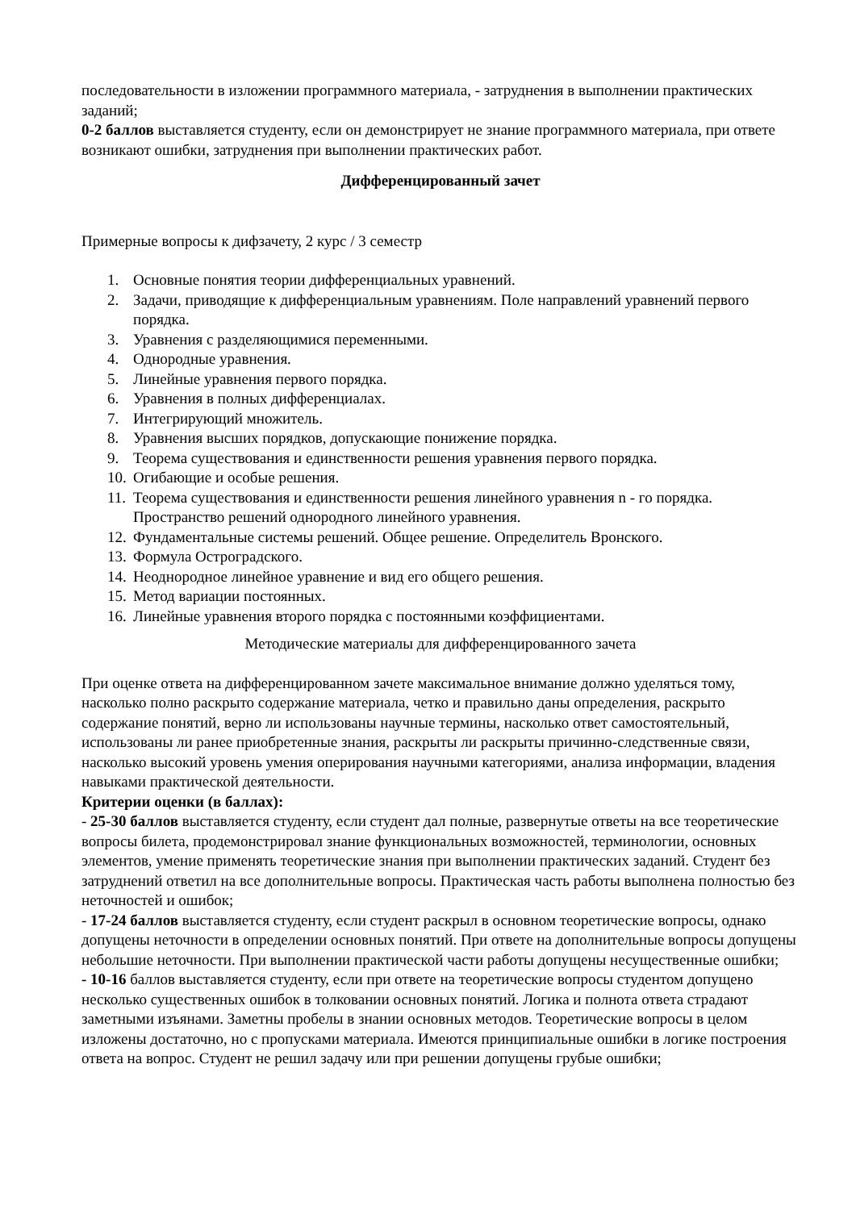последовательности в изложении программного материала, - затруднения в выполнении практических заданий;
0-2 баллов выставляется студенту, если он демонстрирует не знание программного материала, при ответе возникают ошибки, затруднения при выполнении практических работ.
Дифференцированный зачет
Примерные вопросы к дифзачету, 2 курс / 3 семестр
1. Основные понятия теории дифференциальных уравнений.
2. Задачи, приводящие к дифференциальным уравнениям. Поле направлений уравнений первого порядка.
3. Уравнения с разделяющимися переменными.
4. Однородные уравнения.
5. Линейные уравнения первого порядка.
6. Уравнения в полных дифференциалах.
7. Интегрирующий множитель.
8. Уравнения высших порядков, допускающие понижение порядка.
9. Теорема существования и единственности решения уравнения первого порядка.
10. Огибающие и особые решения.
11. Теорема существования и единственности решения линейного уравнения n - го порядка. Пространство решений однородного линейного уравнения.
12. Фундаментальные системы решений. Общее решение. Определитель Вронского.
13. Формула Остроградского.
14. Неоднородное линейное уравнение и вид его общего решения.
15. Метод вариации постоянных.
16. Линейные уравнения второго порядка с постоянными коэффициентами.
Методические материалы для дифференцированного зачета
При оценке ответа на дифференцированном зачете максимальное внимание должно уделяться тому, насколько полно раскрыто содержание материала, четко и правильно даны определения, раскрыто содержание понятий, верно ли использованы научные термины, насколько ответ самостоятельный, использованы ли ранее приобретенные знания, раскрыты ли раскрыты причинно-следственные связи, насколько высокий уровень умения оперирования научными категориями, анализа информации, владения навыками практической деятельности.
Критерии оценки (в баллах):
- 25-30 баллов выставляется студенту, если студент дал полные, развернутые ответы на все теоретические вопросы билета, продемонстрировал знание функциональных возможностей, терминологии, основных элементов, умение применять теоретические знания при выполнении практических заданий. Студент без затруднений ответил на все дополнительные вопросы. Практическая часть работы выполнена полностью без неточностей и ошибок;
- 17-24 баллов выставляется студенту, если студент раскрыл в основном теоретические вопросы, однако допущены неточности в определении основных понятий. При ответе на дополнительные вопросы допущены небольшие неточности. При выполнении практической части работы допущены несущественные ошибки;
- 10-16 баллов выставляется студенту, если при ответе на теоретические вопросы студентом допущено несколько существенных ошибок в толковании основных понятий. Логика и полнота ответа страдают заметными изъянами. Заметны пробелы в знании основных методов. Теоретические вопросы в целом изложены достаточно, но с пропусками материала. Имеются принципиальные ошибки в логике построения ответа на вопрос. Студент не решил задачу или при решении допущены грубые ошибки;